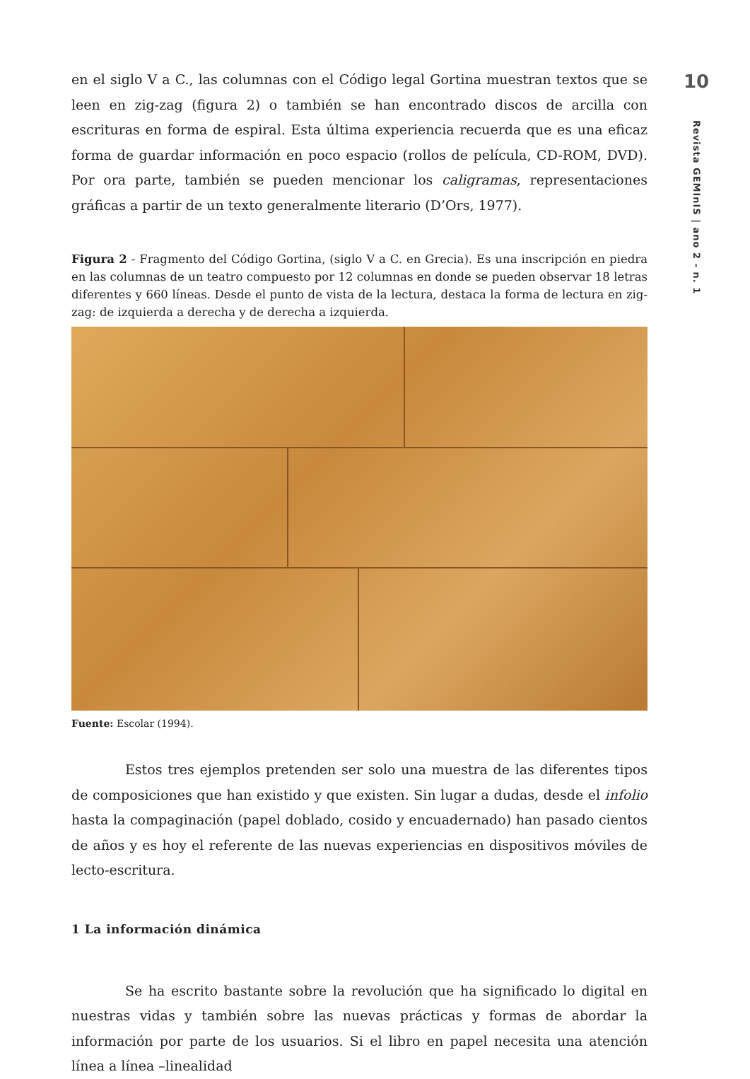en el siglo V a C., las columnas con el Código legal Gortina muestran textos que se leen en zig-zag (figura 2) o también se han encontrado discos de arcilla con escrituras en forma de espiral. Esta última experiencia recuerda que es una eficaz forma de guardar información en poco espacio (rollos de película, CD-ROM, DVD). Por ora parte, también se pueden mencionar los caligramas, representaciones gráficas a partir de un texto generalmente literario (D’Ors, 1977).
Figura 2 - Fragmento del Código Gortina, (siglo V a C. en Grecia). Es una inscripción en piedra en las columnas de un teatro compuesto por 12 columnas en donde se pueden observar 18 letras diferentes y 660 líneas. Desde el punto de vista de la lectura, destaca la forma de lectura en zig-zag: de izquierda a derecha y de derecha a izquierda.
Fuente: Escolar (1994).
Estos tres ejemplos pretenden ser solo una muestra de las diferentes tipos de composiciones que han existido y que existen. Sin lugar a dudas, desde el infolio hasta la compaginación (papel doblado, cosido y encuadernado) han pasado cientos de años y es hoy el referente de las nuevas experiencias en dispositivos móviles de lecto-escritura.
1 La información dinámica
Se ha escrito bastante sobre la revolución que ha significado lo digital en nuestras vidas y también sobre las nuevas prácticas y formas de abordar la información por parte de los usuarios. Si el libro en papel necesita una atención línea a línea –linealidad
10
Revista GEMInIS | ano 2 - n. 1